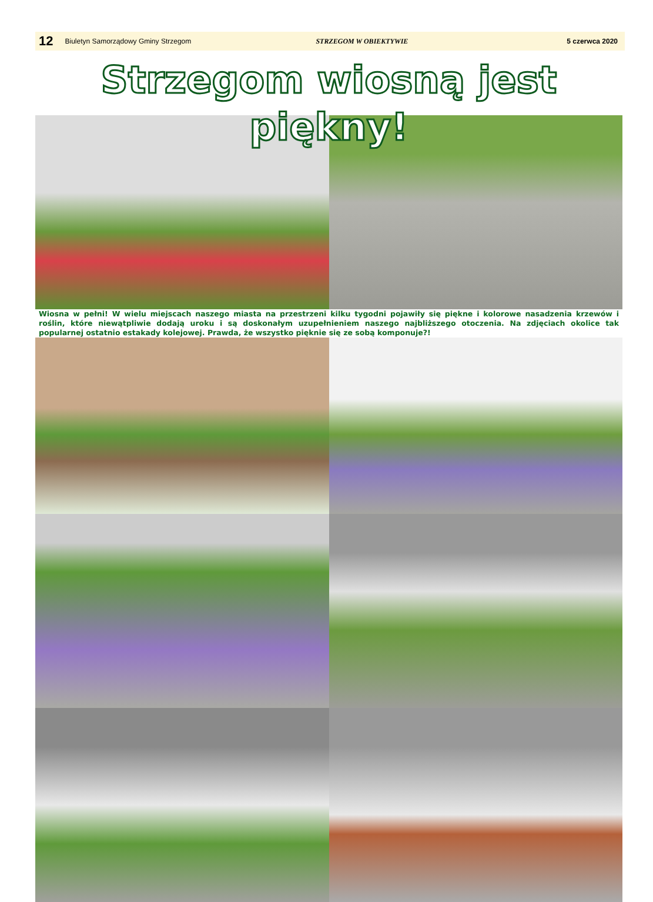12 Biuletyn Samorządowy Gminy Strzegom STRZEGOM W OBIEKTYWIE 5 czerwca 2020
Strzegom wiosną jest piękny!
Wiosna w pełni! W wielu miejscach naszego miasta na przestrzeni kilku tygodni pojawiły się piękne i kolorowe nasadzenia krzewów i roślin, które niewątpliwie dodają uroku i są doskonałym uzupełnieniem naszego najbliższego otoczenia. Na zdjęciach okolice tak popularnej ostatnio estakady kolejowej. Prawda, że wszystko pięknie się ze sobą komponuje?!